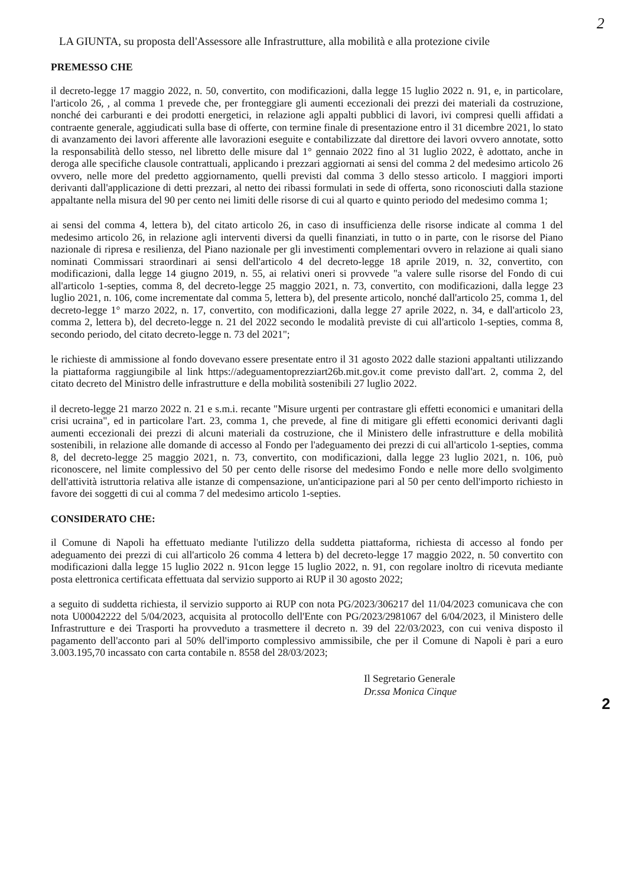2
LA GIUNTA, su proposta dell'Assessore alle Infrastrutture, alla mobilità e alla protezione civile
PREMESSO CHE
il decreto-legge 17 maggio 2022, n. 50, convertito, con modificazioni, dalla legge 15 luglio 2022 n. 91, e, in particolare, l'articolo 26, , al comma 1 prevede che, per fronteggiare gli aumenti eccezionali dei prezzi dei materiali da costruzione, nonché dei carburanti e dei prodotti energetici, in relazione agli appalti pubblici di lavori, ivi compresi quelli affidati a contraente generale, aggiudicati sulla base di offerte, con termine finale di presentazione entro il 31 dicembre 2021, lo stato di avanzamento dei lavori afferente alle lavorazioni eseguite e contabilizzate dal direttore dei lavori ovvero annotate, sotto la responsabilità dello stesso, nel libretto delle misure dal 1° gennaio 2022 fino al 31 luglio 2022, è adottato, anche in deroga alle specifiche clausole contrattuali, applicando i prezzari aggiornati ai sensi del comma 2 del medesimo articolo 26 ovvero, nelle more del predetto aggiornamento, quelli previsti dal comma 3 dello stesso articolo. I maggiori importi derivanti dall'applicazione di detti prezzari, al netto dei ribassi formulati in sede di offerta, sono riconosciuti dalla stazione appaltante nella misura del 90 per cento nei limiti delle risorse di cui al quarto e quinto periodo del medesimo comma 1;
ai sensi del comma 4, lettera b), del citato articolo 26, in caso di insufficienza delle risorse indicate al comma 1 del medesimo articolo 26, in relazione agli interventi diversi da quelli finanziati, in tutto o in parte, con le risorse del Piano nazionale di ripresa e resilienza, del Piano nazionale per gli investimenti complementari ovvero in relazione ai quali siano nominati Commissari straordinari ai sensi dell'articolo 4 del decreto-legge 18 aprile 2019, n. 32, convertito, con modificazioni, dalla legge 14 giugno 2019, n. 55, ai relativi oneri si provvede "a valere sulle risorse del Fondo di cui all'articolo 1-septies, comma 8, del decreto-legge 25 maggio 2021, n. 73, convertito, con modificazioni, dalla legge 23 luglio 2021, n. 106, come incrementate dal comma 5, lettera b), del presente articolo, nonché dall'articolo 25, comma 1, del decreto-legge 1° marzo 2022, n. 17, convertito, con modificazioni, dalla legge 27 aprile 2022, n. 34, e dall'articolo 23, comma 2, lettera b), del decreto-legge n. 21 del 2022 secondo le modalità previste di cui all'articolo 1-septies, comma 8, secondo periodo, del citato decreto-legge n. 73 del 2021";
le richieste di ammissione al fondo dovevano essere presentate entro il 31 agosto 2022 dalle stazioni appaltanti utilizzando la piattaforma raggiungibile al link https://adeguamentoprezziart26b.mit.gov.it come previsto dall'art. 2, comma 2, del citato decreto del Ministro delle infrastrutture e della mobilità sostenibili 27 luglio 2022.
il decreto-legge 21 marzo 2022 n. 21 e s.m.i. recante "Misure urgenti per contrastare gli effetti economici e umanitari della crisi ucraina", ed in particolare l'art. 23, comma 1, che prevede, al fine di mitigare gli effetti economici derivanti dagli aumenti eccezionali dei prezzi di alcuni materiali da costruzione, che il Ministero delle infrastrutture e della mobilità sostenibili, in relazione alle domande di accesso al Fondo per l'adeguamento dei prezzi di cui all'articolo 1-septies, comma 8, del decreto-legge 25 maggio 2021, n. 73, convertito, con modificazioni, dalla legge 23 luglio 2021, n. 106, può riconoscere, nel limite complessivo del 50 per cento delle risorse del medesimo Fondo e nelle more dello svolgimento dell'attività istruttoria relativa alle istanze di compensazione, un'anticipazione pari al 50 per cento dell'importo richiesto in favore dei soggetti di cui al comma 7 del medesimo articolo 1-septies.
CONSIDERATO CHE:
il Comune di Napoli ha effettuato mediante l'utilizzo della suddetta piattaforma, richiesta di accesso al fondo per adeguamento dei prezzi di cui all'articolo 26 comma 4 lettera b) del decreto-legge 17 maggio 2022, n. 50 convertito con modificazioni dalla legge 15 luglio 2022 n. 91con legge 15 luglio 2022, n. 91, con regolare inoltro di ricevuta mediante posta elettronica certificata effettuata dal servizio supporto ai RUP il 30 agosto 2022;
a seguito di suddetta richiesta, il servizio supporto ai RUP con nota PG/2023/306217 del 11/04/2023 comunicava che con nota U00042222 del 5/04/2023, acquisita al protocollo dell'Ente con PG/2023/2981067 del 6/04/2023, il Ministero delle Infrastrutture e dei Trasporti ha provveduto a trasmettere il decreto n. 39 del 22/03/2023, con cui veniva disposto il pagamento dell'acconto pari al 50% dell'importo complessivo ammissibile, che per il Comune di Napoli è pari a euro 3.003.195,70 incassato con carta contabile n. 8558 del 28/03/2023;
Il Segretario Generale
Dr.ssa Monica Cinque
2